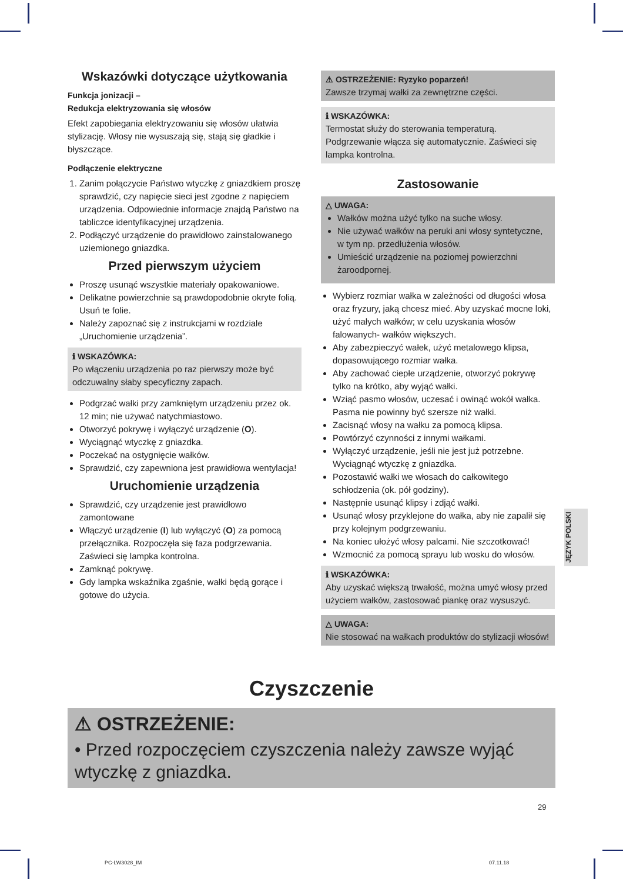Wskazówki dotyczące użytkowania
Funkcja jonizacji –
Redukcja elektryzowania się włosów
Efekt zapobiegania elektryzowaniu się włosów ułatwia stylizację. Włosy nie wysuszają się, stają się gładkie i błyszczące.
Podłączenie elektryczne
1. Zanim połączycie Państwo wtyczkę z gniazdkiem proszę sprawdzić, czy napięcie sieci jest zgodne z napięciem urządzenia. Odpowiednie informacje znajdą Państwo na tabliczce identyfikacyjnej urządzenia.
2. Podłączyć urządzenie do prawidłowo zainstalowanego uziemionego gniazdka.
Przed pierwszym użyciem
Proszę usunąć wszystkie materiały opakowaniowe.
Delikatne powierzchnie są prawdopodobnie okryte folią. Usuń te folie.
Należy zapoznać się z instrukcjami w rozdziale „Uruchomienie urządzenia”.
ℹ WSKAZÓWKA:
Po włączeniu urządzenia po raz pierwszy może być odczuwalny słaby specyficzny zapach.
Podgrzać wałki przy zamkniętym urządzeniu przez ok. 12 min; nie używać natychmiastowo.
Otworzyć pokrywę i wyłączyć urządzenie (O).
Wyciągnąć wtyczkę z gniazdka.
Poczekać na ostygnięcie wałków.
Sprawdzić, czy zapewniona jest prawidłowa wentylacja!
Uruchomienie urządzenia
Sprawdzić, czy urządzenie jest prawidłowo zamontowane
Włączyć urządzenie (I) lub wyłączyć (O) za pomocą przełącznika. Rozpoczęła się faza podgrzewania. Zaświeci się lampka kontrolna.
Zamknąć pokrywę.
Gdy lampka wskaźnika zgaśnie, wałki będą gorące i gotowe do użycia.
⚠ OSTRZEŻENIE: Ryzyko poparzeń!
Zawsze trzymaj wałki za zewnętrzne części.
ℹ WSKAZÓWKA:
Termostat służy do sterowania temperaturą. Podgrzewanie włącza się automatycznie. Zaświeci się lampka kontrolna.
Zastosowanie
△ UWAGA:
Wałków można użyć tylko na suche włosy.
Nie używać wałków na peruki ani włosy syntetyczne, w tym np. przedłużenia włosów.
Umieścić urządzenie na poziomej powierzchni żaroodpornej.
Wybierz rozmiar wałka w zależności od długości włosa oraz fryzury, jaką chcesz mieć. Aby uzyskać mocne loki, użyć małych wałków; w celu uzyskania włosów falowanych- wałków większych.
Aby zabezpieczyć wałek, użyć metalowego klipsa, dopasowującego rozmiar wałka.
Aby zachować ciepłe urządzenie, otworzyć pokrywę tylko na krótko, aby wyjąć wałki.
Wziąć pasmo włosów, uczesać i owinąć wokół wałka. Pasma nie powinny być szersze niż wałki.
Zacisnąć włosy na wałku za pomocą klipsa.
Powtórzyć czynności z innymi wałkami.
Wyłączyć urządzenie, jeśli nie jest już potrzebne. Wyciągnąć wtyczkę z gniazdka.
Pozostawić wałki we włosach do całkowitego schłodzenia (ok. pół godziny).
Następnie usunąć klipsy i zdjąć wałki.
Usunąć włosy przyklejone do wałka, aby nie zapalił się przy kolejnym podgrzewaniu.
Na koniec ułożyć włosy palcami. Nie szczotkować!
Wzmocnić za pomocą sprayu lub wosku do włosów.
ℹ WSKAZÓWKA:
Aby uzyskać większą trwałość, można umyć włosy przed użyciem wałków, zastosować piankę oraz wysuszyć.
△ UWAGA:
Nie stosować na wałkach produktów do stylizacji włosów!
JĘZYK POLSKI
Czyszczenie
⚠ OSTRZEŻENIE:
• Przed rozpoczęciem czyszczenia należy zawsze wyjąć wtyczkę z gniazdka.
29
PC-LW3028_IM 07.11.18